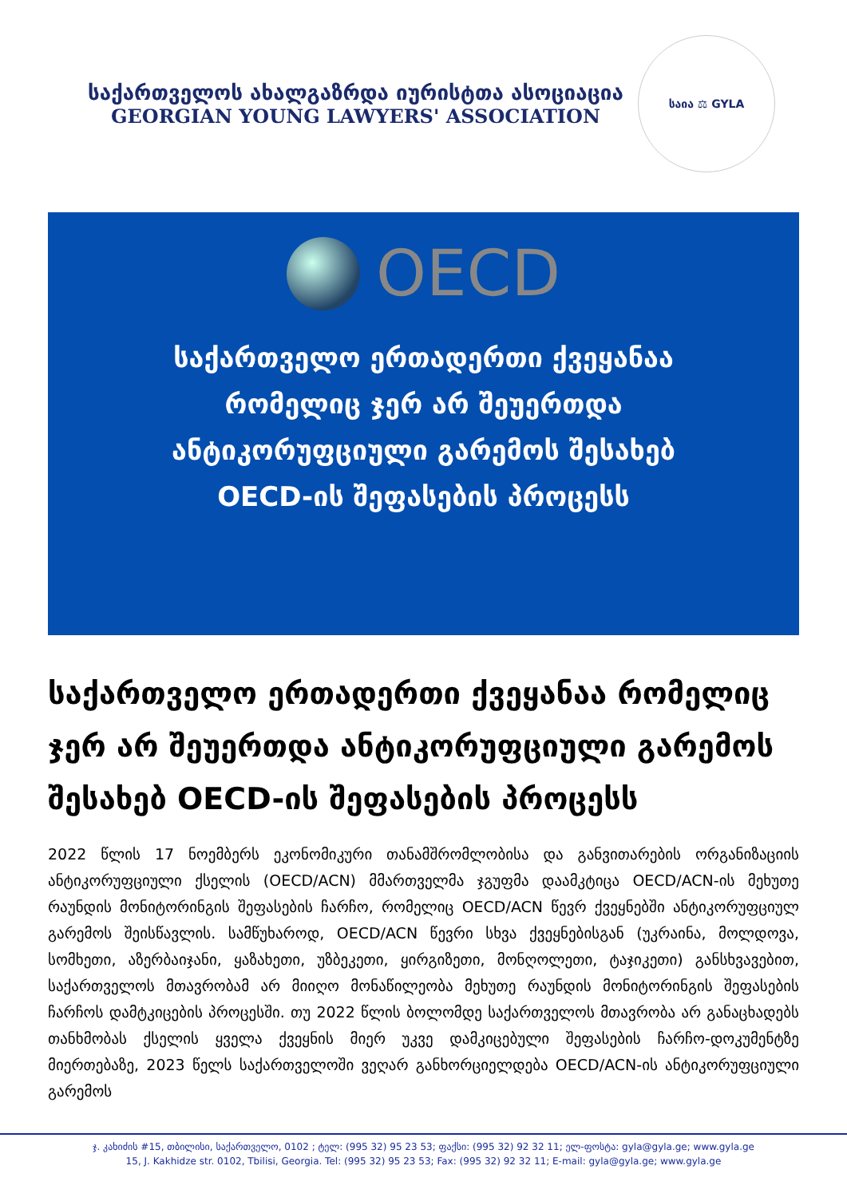საქართველოს ახალგაზრდა იურისტთა ასოციაცია
GEORGIAN YOUNG LAWYERS' ASSOCIATION
საია ⚖ GYLA
OECD
საქართველო ერთადერთი ქვეყანაა
რომელიც ჯერ არ შეუერთდა
ანტიკორუფციული გარემოს შესახებ
OECD-ის შეფასების პროცესს
საქართველო ერთადერთი ქვეყანაა რომელიც ჯერ არ შეუერთდა ანტიკორუფციული გარემოს შესახებ OECD-ის შეფასების პროცესს
2022 წლის 17 ნოემბერს ეკონომიკური თანამშრომლობისა და განვითარების ორგანიზაციის ანტიკორუფციული ქსელის (OECD/ACN) მმართველმა ჯგუფმა დაამკტიცა OECD/ACN-ის მეხუთე რაუნდის მონიტორინგის შეფასების ჩარჩო, რომელიც OECD/ACN წევრ ქვეყნებში ანტიკორუფციულ გარემოს შეისწავლის. სამწუხაროდ, OECD/ACN წევრი სხვა ქვეყნებისგან (უკრაინა, მოლდოვა, სომხეთი, აზერბაიჯანი, ყაზახეთი, უზბეკეთი, ყირგიზეთი, მონღოლეთი, ტაჯიკეთი) განსხვავებით, საქართველოს მთავრობამ არ მიიღო მონაწილეობა მეხუთე რაუნდის მონიტორინგის შეფასების ჩარჩოს დამტკიცების პროცესში. თუ 2022 წლის ბოლომდე საქართველოს მთავრობა არ განაცხადებს თანხმობას ქსელის ყველა ქვეყნის მიერ უკვე დამკიცებული შეფასების ჩარჩო-დოკუმენტზე მიერთებაზე, 2023 წელს საქართველოში ვეღარ განხორციელდება OECD/ACN-ის ანტიკორუფციული გარემოს
ჯ. კახიძის #15, თბილისი, საქართველო, 0102 ; ტელ: (995 32) 95 23 53; ფაქსი: (995 32) 92 32 11; ელ-ფოსტა: gyla@gyla.ge; www.gyla.ge
15, J. Kakhidze str. 0102, Tbilisi, Georgia. Tel: (995 32) 95 23 53; Fax: (995 32) 92 32 11; E-mail: gyla@gyla.ge; www.gyla.ge